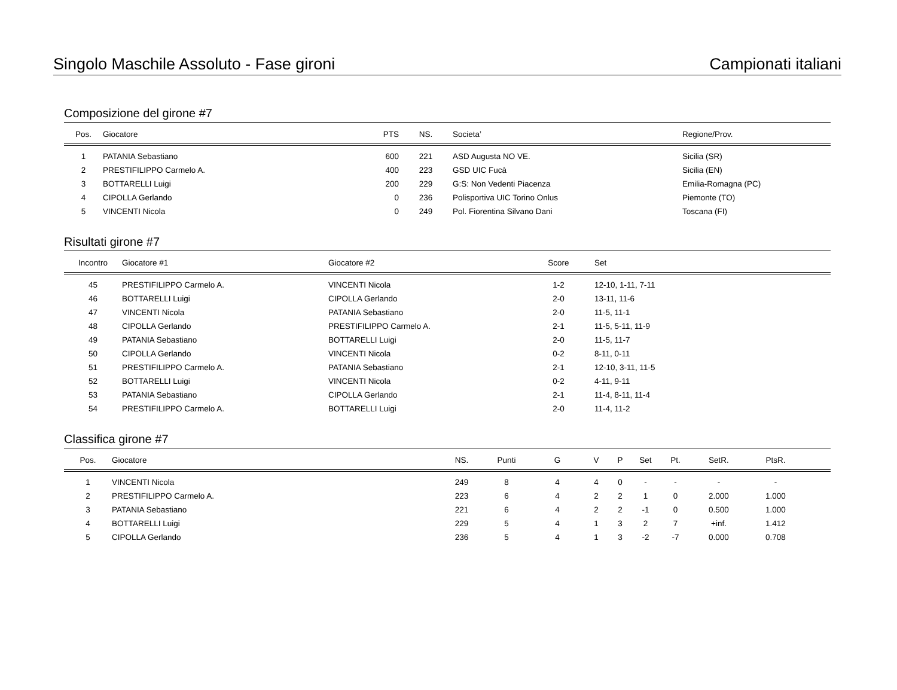Singolo Maschile Assoluto - Fase gironi Campionati italiani
Composizione del girone #7
| Pos. | Giocatore | PTS | NS. | Societa’ | Regione/Prov. |
| --- | --- | --- | --- | --- | --- |
| 1 | PATANIA Sebastiano | 600 | 221 | ASD Augusta NO VE. | Sicilia (SR) |
| 2 | PRESTIFILIPPO Carmelo A. | 400 | 223 | GSD UIC Fucà | Sicilia (EN) |
| 3 | BOTTARELLI Luigi | 200 | 229 | G:S: Non Vedenti Piacenza | Emilia-Romagna (PC) |
| 4 | CIPOLLA Gerlando | 0 | 236 | Polisportiva UIC Torino Onlus | Piemonte (TO) |
| 5 | VINCENTI Nicola | 0 | 249 | Pol. Fiorentina Silvano Dani | Toscana (FI) |
Risultati girone #7
| Incontro | Giocatore #1 | Giocatore #2 | Score | Set |
| --- | --- | --- | --- | --- |
| 45 | PRESTIFILIPPO Carmelo A. | VINCENTI Nicola | 1-2 | 12-10, 1-11, 7-11 |
| 46 | BOTTARELLI Luigi | CIPOLLA Gerlando | 2-0 | 13-11, 11-6 |
| 47 | VINCENTI Nicola | PATANIA Sebastiano | 2-0 | 11-5, 11-1 |
| 48 | CIPOLLA Gerlando | PRESTIFILIPPO Carmelo A. | 2-1 | 11-5, 5-11, 11-9 |
| 49 | PATANIA Sebastiano | BOTTARELLI Luigi | 2-0 | 11-5, 11-7 |
| 50 | CIPOLLA Gerlando | VINCENTI Nicola | 0-2 | 8-11, 0-11 |
| 51 | PRESTIFILIPPO Carmelo A. | PATANIA Sebastiano | 2-1 | 12-10, 3-11, 11-5 |
| 52 | BOTTARELLI Luigi | VINCENTI Nicola | 0-2 | 4-11, 9-11 |
| 53 | PATANIA Sebastiano | CIPOLLA Gerlando | 2-1 | 11-4, 8-11, 11-4 |
| 54 | PRESTIFILIPPO Carmelo A. | BOTTARELLI Luigi | 2-0 | 11-4, 11-2 |
Classifica girone #7
| Pos. | Giocatore | NS. | Punti | G | V | P | Set | Pt. | SetR. | PtsR. | |
| --- | --- | --- | --- | --- | --- | --- | --- | --- | --- | --- | --- |
| 1 | VINCENTI Nicola | 249 | 8 | 4 | 4 | 0 | - | - | - | - | |
| 2 | PRESTIFILIPPO Carmelo A. | 223 | 6 | 4 | 2 | 2 | 1 | 0 | 2.000 | 1.000 | |
| 3 | PATANIA Sebastiano | 221 | 6 | 4 | 2 | 2 | -1 | 0 | 0.500 | 1.000 | |
| 4 | BOTTARELLI Luigi | 229 | 5 | 4 | 1 | 3 | 2 | 7 | +inf. | 1.412 | |
| 5 | CIPOLLA Gerlando | 236 | 5 | 4 | 1 | 3 | -2 | -7 | 0.000 | 0.708 | |